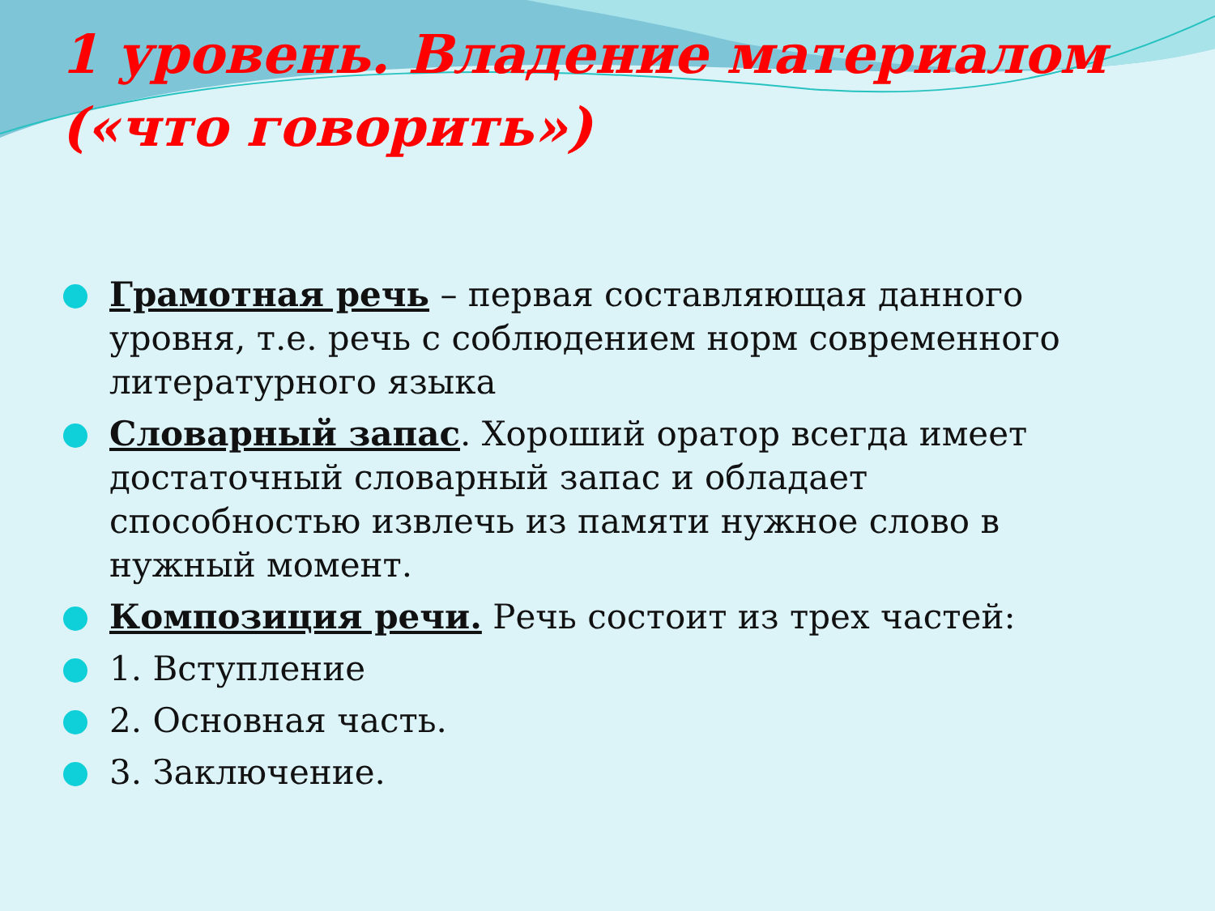1 уровень. Владение материалом («что говорить»)
Грамотная речь – первая составляющая данного уровня, т.е. речь с соблюдением норм современного литературного языка
Словарный запас. Хороший оратор всегда имеет достаточный словарный запас и обладает способностью извлечь из памяти нужное слово в нужный момент.
Композиция речи. Речь состоит из трех частей:
1. Вступление
2. Основная часть.
3. Заключение.